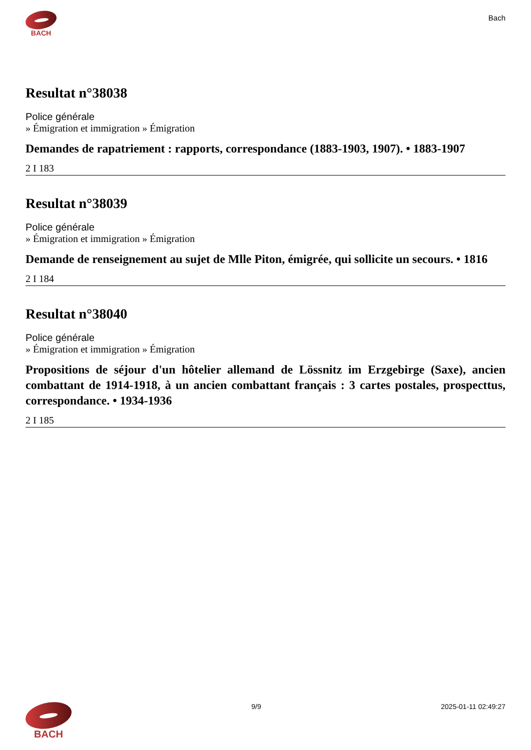BACH
Bach
Resultat n°38038
Police générale
» Émigration et immigration » Émigration
Demandes de rapatriement : rapports, correspondance (1883-1903, 1907). • 1883-1907
2 I 183
Resultat n°38039
Police générale
» Émigration et immigration » Émigration
Demande de renseignement au sujet de Mlle Piton, émigrée, qui sollicite un secours. • 1816
2 I 184
Resultat n°38040
Police générale
» Émigration et immigration » Émigration
Propositions de séjour d'un hôtelier allemand de Lössnitz im Erzgebirge (Saxe), ancien combattant de 1914-1918, à un ancien combattant français : 3 cartes postales, prospecttus, correspondance. • 1934-1936
2 I 185
BACH
9/9 2025-01-11 02:49:27